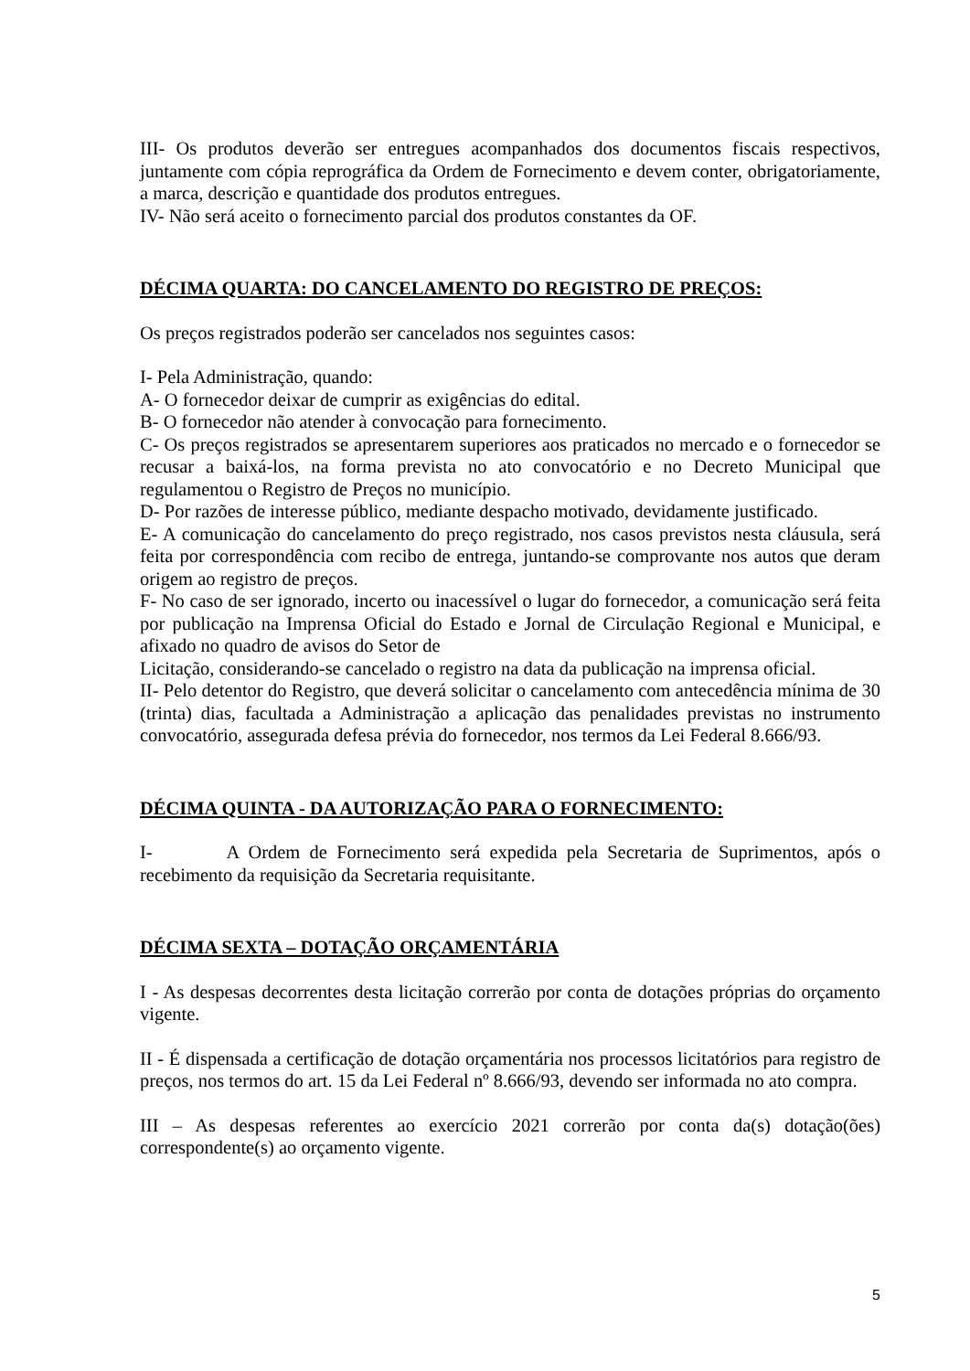III- Os produtos deverão ser entregues acompanhados dos documentos fiscais respectivos, juntamente com cópia reprográfica da Ordem de Fornecimento e devem conter, obrigatoriamente, a marca, descrição e quantidade dos produtos entregues.
IV- Não será aceito o fornecimento parcial dos produtos constantes da OF.
DÉCIMA QUARTA: DO CANCELAMENTO DO REGISTRO DE PREÇOS:
Os preços registrados poderão ser cancelados nos seguintes casos:
I- Pela Administração, quando:
A- O fornecedor deixar de cumprir as exigências do edital.
B- O fornecedor não atender à convocação para fornecimento.
C- Os preços registrados se apresentarem superiores aos praticados no mercado e o fornecedor se recusar a baixá-los, na forma prevista no ato convocatório e no Decreto Municipal que regulamentou o Registro de Preços no município.
D- Por razões de interesse público, mediante despacho motivado, devidamente justificado.
E- A comunicação do cancelamento do preço registrado, nos casos previstos nesta cláusula, será feita por correspondência com recibo de entrega, juntando-se comprovante nos autos que deram origem ao registro de preços.
F- No caso de ser ignorado, incerto ou inacessível o lugar do fornecedor, a comunicação será feita por publicação na Imprensa Oficial do Estado e Jornal de Circulação Regional e Municipal, e afixado no quadro de avisos do Setor de
Licitação, considerando-se cancelado o registro na data da publicação na imprensa oficial.
II- Pelo detentor do Registro, que deverá solicitar o cancelamento com antecedência mínima de 30 (trinta) dias, facultada a Administração a aplicação das penalidades previstas no instrumento convocatório, assegurada defesa prévia do fornecedor, nos termos da Lei Federal 8.666/93.
DÉCIMA QUINTA - DA AUTORIZAÇÃO PARA O FORNECIMENTO:
I- A Ordem de Fornecimento será expedida pela Secretaria de Suprimentos, após o recebimento da requisição da Secretaria requisitante.
DÉCIMA SEXTA – DOTAÇÃO ORÇAMENTÁRIA
I - As despesas decorrentes desta licitação correrão por conta de dotações próprias do orçamento vigente.
II - É dispensada a certificação de dotação orçamentária nos processos licitatórios para registro de preços, nos termos do art. 15 da Lei Federal nº 8.666/93, devendo ser informada no ato compra.
III – As despesas referentes ao exercício 2021 correrão por conta da(s) dotação(ões) correspondente(s) ao orçamento vigente.
5